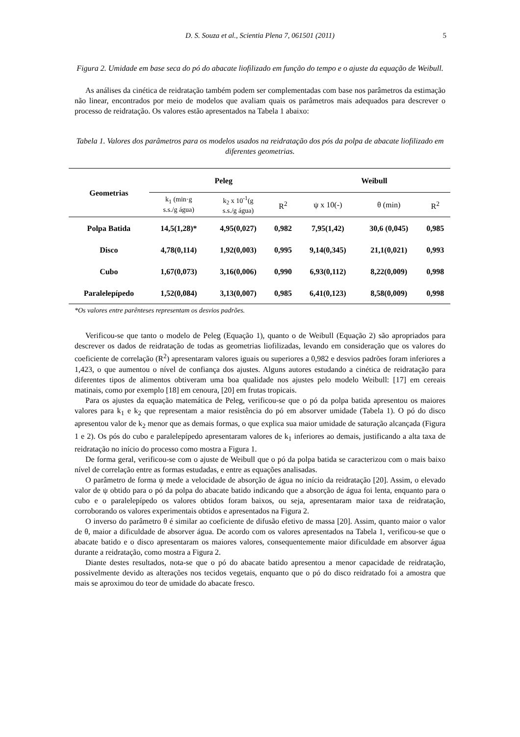D. S. Souza et al., Scientia Plena 7, 061501 (2011) 5
Figura 2. Umidade em base seca do pó do abacate liofilizado em função do tempo e o ajuste da equação de Weibull.
As análises da cinética de reidratação também podem ser complementadas com base nos parâmetros da estimação não linear, encontrados por meio de modelos que avaliam quais os parâmetros mais adequados para descrever o processo de reidratação. Os valores estão apresentados na Tabela 1 abaixo:
Tabela 1. Valores dos parâmetros para os modelos usados na reidratação dos pós da polpa de abacate liofilizado em diferentes geometrias.
| Geometrias | Peleg | | | Weibull | | |
| --- | --- | --- | --- | --- | --- | --- |
| | k<sub>1</sub> (min·g s.s./g água) | k<sub>2</sub> x 10<sup>-1</sup>(g s.s./g água) | R<sup>2</sup> | ψ x 10(-) | θ (min) | R<sup>2</sup> |
| Polpa Batida | 14,5(1,28)* | 4,95(0,027) | 0,982 | 7,95(1,42) | 30,6 (0,045) | 0,985 |
| Disco | 4,78(0,114) | 1,92(0,003) | 0,995 | 9,14(0,345) | 21,1(0,021) | 0,993 |
| Cubo | 1,67(0,073) | 3,16(0,006) | 0,990 | 6,93(0,112) | 8,22(0,009) | 0,998 |
| Paralelepípedo | 1,52(0,084) | 3,13(0,007) | 0,985 | 6,41(0,123) | 8,58(0,009) | 0,998 |
*Os valores entre parênteses representam os desvios padrões.
Verificou-se que tanto o modelo de Peleg (Equação 1), quanto o de Weibull (Equação 2) são apropriados para descrever os dados de reidratação de todas as geometrias liofilizadas, levando em consideração que os valores do coeficiente de correlação (R<sup>2</sup>) apresentaram valores iguais ou superiores a 0,982 e desvios padrões foram inferiores a 1,423, o que aumentou o nível de confiança dos ajustes. Alguns autores estudando a cinética de reidratação para diferentes tipos de alimentos obtiveram uma boa qualidade nos ajustes pelo modelo Weibull: [17] em cereais matinais, como por exemplo [18] em cenoura, [20] em frutas tropicais.
Para os ajustes da equação matemática de Peleg, verificou-se que o pó da polpa batida apresentou os maiores valores para k<sub>1</sub> e k<sub>2</sub> que representam a maior resistência do pó em absorver umidade (Tabela 1). O pó do disco apresentou valor de k<sub>2</sub> menor que as demais formas, o que explica sua maior umidade de saturação alcançada (Figura 1 e 2). Os pós do cubo e paralelepípedo apresentaram valores de k<sub>1</sub> inferiores ao demais, justificando a alta taxa de reidratação no início do processo como mostra a Figura 1.
De forma geral, verificou-se com o ajuste de Weibull que o pó da polpa batida se caracterizou com o mais baixo nível de correlação entre as formas estudadas, e entre as equações analisadas.
O parâmetro de forma ψ mede a velocidade de absorção de água no início da reidratação [20]. Assim, o elevado valor de ψ obtido para o pó da polpa do abacate batido indicando que a absorção de água foi lenta, enquanto para o cubo e o paralelepípedo os valores obtidos foram baixos, ou seja, apresentaram maior taxa de reidratação, corroborando os valores experimentais obtidos e apresentados na Figura 2.
O inverso do parâmetro θ é similar ao coeficiente de difusão efetivo de massa [20]. Assim, quanto maior o valor de θ, maior a dificuldade de absorver água. De acordo com os valores apresentados na Tabela 1, verificou-se que o abacate batido e o disco apresentaram os maiores valores, consequentemente maior dificuldade em absorver água durante a reidratação, como mostra a Figura 2.
Diante destes resultados, nota-se que o pó do abacate batido apresentou a menor capacidade de reidratação, possivelmente devido as alterações nos tecidos vegetais, enquanto que o pó do disco reidratado foi a amostra que mais se aproximou do teor de umidade do abacate fresco.